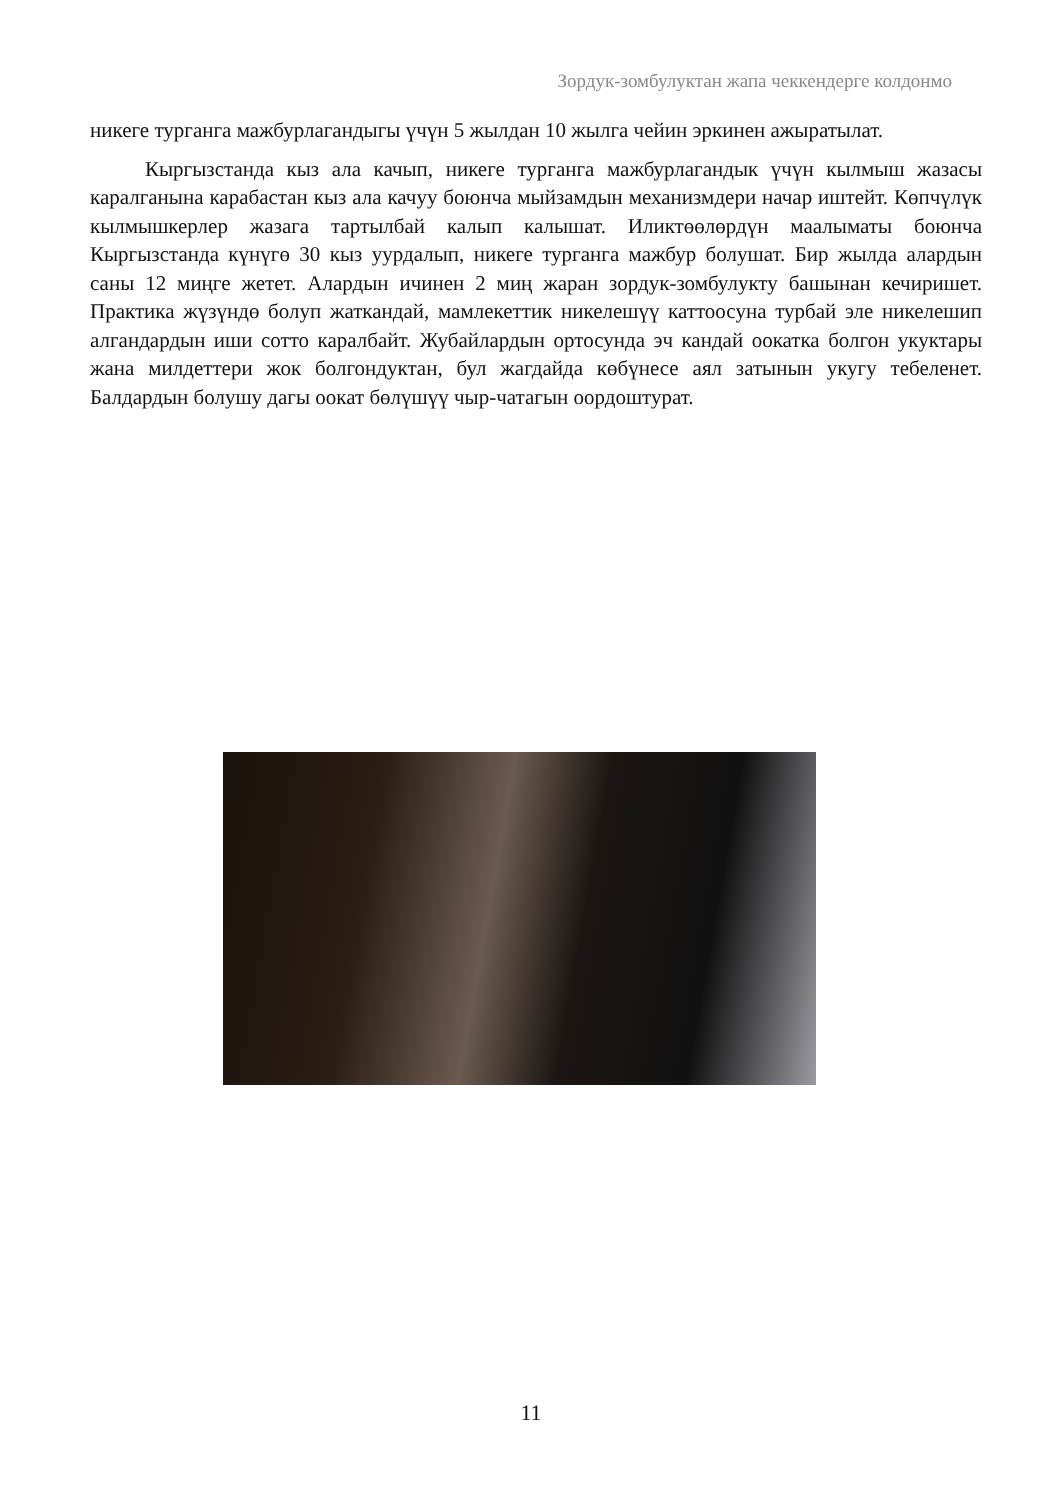Зордук-зомбулуктан жапа чеккендерге колдонмо
никеге турганга мажбурлагандыгы үчүн 5 жылдан 10 жылга чейин эркинен ажыратылат.
Кыргызстанда кыз ала качып, никеге турганга мажбурлагандык үчүн кылмыш жазасы каралганына карабастан кыз ала качуу боюнча мыйзамдын механизмдери начар иштейт. Көпчүлүк кылмышкерлер жазага тартылбай калып калышат. Иликтөөлөрдүн маалыматы боюнча Кыргызстанда күнүгө 30 кыз уурдалып, никеге турганга мажбур болушат. Бир жылда алардын саны 12 миңге жетет. Алардын ичинен 2 миң жаран зордук-зомбулукту башынан кечиришет. Практика жүзүндө болуп жаткандай, мамлекеттик никелешүү каттоосуна турбай эле никелешип алгандардын иши сотто каралбайт. Жубайлардын ортосунда эч кандай оокатка болгон укуктары жана милдеттери жок болгондуктан, бул жагдайда көбүнесе аял затынын укугу тебеленет. Балдардын болушу дагы оокат бөлүшүү чыр-чатагын оордоштурат.
11